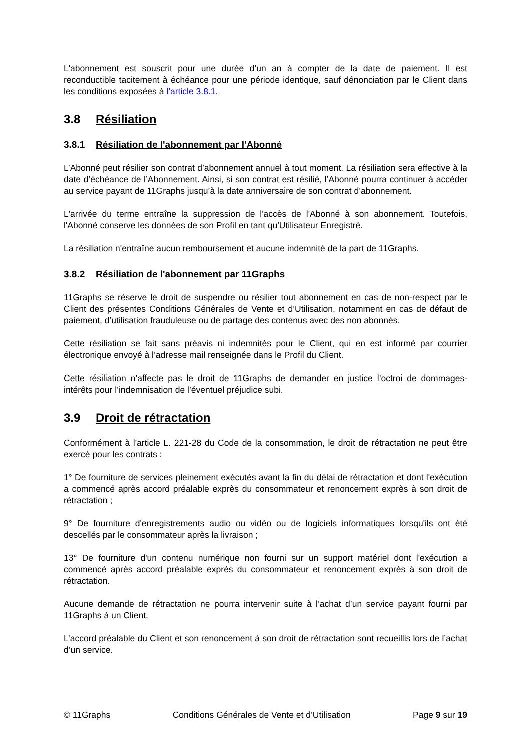L'abonnement est souscrit pour une durée d’un an à compter de la date de paiement. Il est reconductible tacitement à échéance pour une période identique, sauf dénonciation par le Client dans les conditions exposées à l’article 3.8.1.
3.8 Résiliation
3.8.1 Résiliation de l'abonnement par l'Abonné
L’Abonné peut résilier son contrat d’abonnement annuel à tout moment. La résiliation sera effective à la date d’échéance de l’Abonnement. Ainsi, si son contrat est résilié, l’Abonné pourra continuer à accéder au service payant de 11Graphs jusqu’à la date anniversaire de son contrat d’abonnement.
L'arrivée du terme entraîne la suppression de l'accès de l'Abonné à son abonnement. Toutefois, l'Abonné conserve les données de son Profil en tant qu'Utilisateur Enregistré.
La résiliation n'entraîne aucun remboursement et aucune indemnité de la part de 11Graphs.
3.8.2 Résiliation de l'abonnement par 11Graphs
11Graphs se réserve le droit de suspendre ou résilier tout abonnement en cas de non-respect par le Client des présentes Conditions Générales de Vente et d’Utilisation, notamment en cas de défaut de paiement, d’utilisation frauduleuse ou de partage des contenus avec des non abonnés.
Cette résiliation se fait sans préavis ni indemnités pour le Client, qui en est informé par courrier électronique envoyé à l’adresse mail renseignée dans le Profil du Client.
Cette résiliation n’affecte pas le droit de 11Graphs de demander en justice l’octroi de dommages-intérêts pour l’indemnisation de l’éventuel préjudice subi.
3.9 Droit de rétractation
Conformément à l'article L. 221-28 du Code de la consommation, le droit de rétractation ne peut être exercé pour les contrats :
1° De fourniture de services pleinement exécutés avant la fin du délai de rétractation et dont l'exécution a commencé après accord préalable exprès du consommateur et renoncement exprès à son droit de rétractation ;
9° De fourniture d'enregistrements audio ou vidéo ou de logiciels informatiques lorsqu'ils ont été descellés par le consommateur après la livraison ;
13° De fourniture d'un contenu numérique non fourni sur un support matériel dont l'exécution a commencé après accord préalable exprès du consommateur et renoncement exprès à son droit de rétractation.
Aucune demande de rétractation ne pourra intervenir suite à l’achat d’un service payant fourni par 11Graphs à un Client.
L’accord préalable du Client et son renoncement à son droit de rétractation sont recueillis lors de l’achat d’un service.
© 11Graphs Conditions Générales de Vente et d’Utilisation Page 9 sur 19